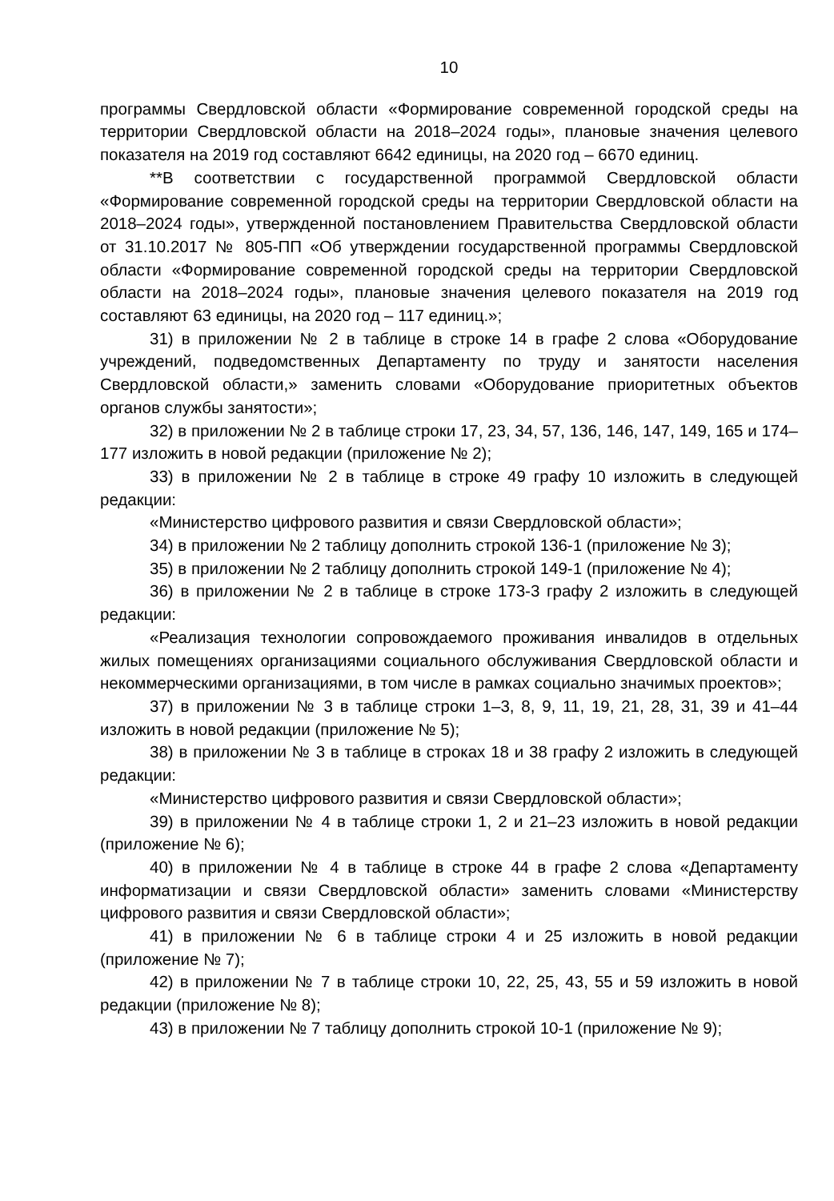10
программы Свердловской области «Формирование современной городской среды на территории Свердловской области на 2018–2024 годы», плановые значения целевого показателя на 2019 год составляют 6642 единицы, на 2020 год – 6670 единиц.
**В соответствии с государственной программой Свердловской области «Формирование современной городской среды на территории Свердловской области на 2018–2024 годы», утвержденной постановлением Правительства Свердловской области от 31.10.2017 № 805-ПП «Об утверждении государственной программы Свердловской области «Формирование современной городской среды на территории Свердловской области на 2018–2024 годы», плановые значения целевого показателя на 2019 год составляют 63 единицы, на 2020 год – 117 единиц.»;
31) в приложении № 2 в таблице в строке 14 в графе 2 слова «Оборудование учреждений, подведомственных Департаменту по труду и занятости населения Свердловской области,» заменить словами «Оборудование приоритетных объектов органов службы занятости»;
32) в приложении № 2 в таблице строки 17, 23, 34, 57, 136, 146, 147, 149, 165 и 174–177 изложить в новой редакции (приложение № 2);
33) в приложении № 2 в таблице в строке 49 графу 10 изложить в следующей редакции:
«Министерство цифрового развития и связи Свердловской области»;
34) в приложении № 2 таблицу дополнить строкой 136-1 (приложение № 3);
35) в приложении № 2 таблицу дополнить строкой 149-1 (приложение № 4);
36) в приложении № 2 в таблице в строке 173-3 графу 2 изложить в следующей редакции:
«Реализация технологии сопровождаемого проживания инвалидов в отдельных жилых помещениях организациями социального обслуживания Свердловской области и некоммерческими организациями, в том числе в рамках социально значимых проектов»;
37) в приложении № 3 в таблице строки 1–3, 8, 9, 11, 19, 21, 28, 31, 39 и 41–44 изложить в новой редакции (приложение № 5);
38) в приложении № 3 в таблице в строках 18 и 38 графу 2 изложить в следующей редакции:
«Министерство цифрового развития и связи Свердловской области»;
39) в приложении № 4 в таблице строки 1, 2 и 21–23 изложить в новой редакции (приложение № 6);
40) в приложении № 4 в таблице в строке 44 в графе 2 слова «Департаменту информатизации и связи Свердловской области» заменить словами «Министерству цифрового развития и связи Свердловской области»;
41) в приложении № 6 в таблице строки 4 и 25 изложить в новой редакции (приложение № 7);
42) в приложении № 7 в таблице строки 10, 22, 25, 43, 55 и 59 изложить в новой редакции (приложение № 8);
43) в приложении № 7 таблицу дополнить строкой 10-1 (приложение № 9);